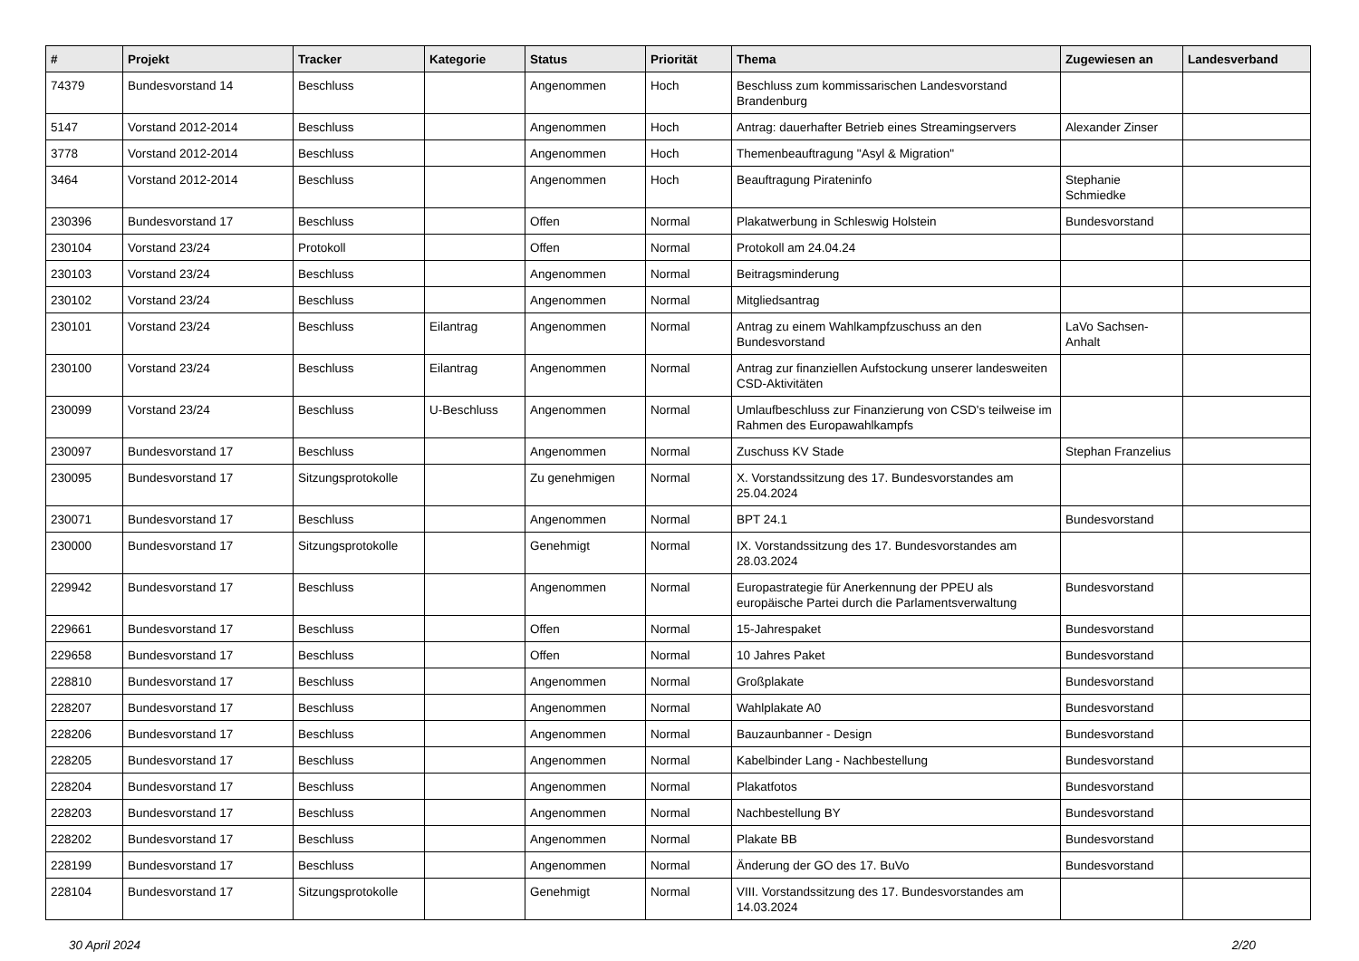| # | Projekt | Tracker | Kategorie | Status | Priorität | Thema | Zugewiesen an | Landesverband |
| --- | --- | --- | --- | --- | --- | --- | --- | --- |
| 74379 | Bundesvorstand 14 | Beschluss | | Angenommen | Hoch | Beschluss zum kommissarischen Landesvorstand Brandenburg | | |
| 5147 | Vorstand 2012-2014 | Beschluss | | Angenommen | Hoch | Antrag: dauerhafter Betrieb eines Streamingservers | Alexander Zinser | |
| 3778 | Vorstand 2012-2014 | Beschluss | | Angenommen | Hoch | Themenbeauftragung "Asyl & Migration" | | |
| 3464 | Vorstand 2012-2014 | Beschluss | | Angenommen | Hoch | Beauftragung Pirateninfo | Stephanie Schmiedke | |
| 230396 | Bundesvorstand 17 | Beschluss | | Offen | Normal | Plakatwerbung in Schleswig Holstein | Bundesvorstand | |
| 230104 | Vorstand 23/24 | Protokoll | | Offen | Normal | Protokoll am 24.04.24 | | |
| 230103 | Vorstand 23/24 | Beschluss | | Angenommen | Normal | Beitragsminderung | | |
| 230102 | Vorstand 23/24 | Beschluss | | Angenommen | Normal | Mitgliedsantrag | | |
| 230101 | Vorstand 23/24 | Beschluss | Eilantrag | Angenommen | Normal | Antrag zu einem Wahlkampfzuschuss an den Bundesvorstand | LaVo Sachsen-Anhalt | |
| 230100 | Vorstand 23/24 | Beschluss | Eilantrag | Angenommen | Normal | Antrag zur finanziellen Aufstockung unserer landesweiten CSD-Aktivitäten | | |
| 230099 | Vorstand 23/24 | Beschluss | U-Beschluss | Angenommen | Normal | Umlaufbeschluss zur Finanzierung von CSD's teilweise im Rahmen des Europawahlkampfs | | |
| 230097 | Bundesvorstand 17 | Beschluss | | Angenommen | Normal | Zuschuss KV Stade | Stephan Franzelius | |
| 230095 | Bundesvorstand 17 | Sitzungsprotokolle | | Zu genehmigen | Normal | X. Vorstandssitzung des 17. Bundesvorstandes am 25.04.2024 | | |
| 230071 | Bundesvorstand 17 | Beschluss | | Angenommen | Normal | BPT 24.1 | Bundesvorstand | |
| 230000 | Bundesvorstand 17 | Sitzungsprotokolle | | Genehmigt | Normal | IX. Vorstandssitzung des 17. Bundesvorstandes am 28.03.2024 | | |
| 229942 | Bundesvorstand 17 | Beschluss | | Angenommen | Normal | Europastrategie für Anerkennung der PPEU als europäische Partei durch die Parlamentsverwaltung | Bundesvorstand | |
| 229661 | Bundesvorstand 17 | Beschluss | | Offen | Normal | 15-Jahrespaket | Bundesvorstand | |
| 229658 | Bundesvorstand 17 | Beschluss | | Offen | Normal | 10 Jahres Paket | Bundesvorstand | |
| 228810 | Bundesvorstand 17 | Beschluss | | Angenommen | Normal | Großplakate | Bundesvorstand | |
| 228207 | Bundesvorstand 17 | Beschluss | | Angenommen | Normal | Wahlplakate A0 | Bundesvorstand | |
| 228206 | Bundesvorstand 17 | Beschluss | | Angenommen | Normal | Bauzaunbanner - Design | Bundesvorstand | |
| 228205 | Bundesvorstand 17 | Beschluss | | Angenommen | Normal | Kabelbinder Lang - Nachbestellung | Bundesvorstand | |
| 228204 | Bundesvorstand 17 | Beschluss | | Angenommen | Normal | Plakatfotos | Bundesvorstand | |
| 228203 | Bundesvorstand 17 | Beschluss | | Angenommen | Normal | Nachbestellung BY | Bundesvorstand | |
| 228202 | Bundesvorstand 17 | Beschluss | | Angenommen | Normal | Plakate BB | Bundesvorstand | |
| 228199 | Bundesvorstand 17 | Beschluss | | Angenommen | Normal | Änderung der GO des 17. BuVo | Bundesvorstand | |
| 228104 | Bundesvorstand 17 | Sitzungsprotokolle | | Genehmigt | Normal | VIII. Vorstandssitzung des 17. Bundesvorstandes am 14.03.2024 | | |
30 April 2024 2/20